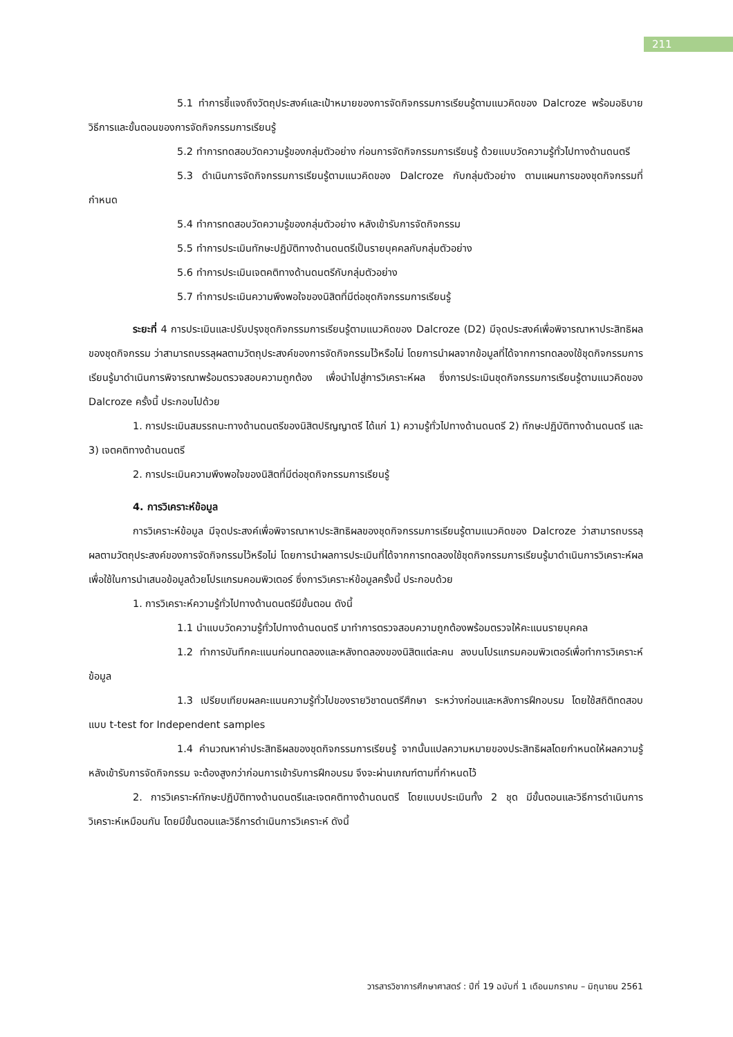211
5.1 ทำการชี้แจงถึงวัตถุประสงค์และเป้าหมายของการจัดกิจกรรมการเรียนรู้ตามแนวคิดของ Dalcroze พร้อมอธิบายวิธีการและขั้นตอนของการจัดกิจกรรมการเรียนรู้
5.2 ทำการทดสอบวัดความรู้ของกลุ่มตัวอย่าง ก่อนการจัดกิจกรรมการเรียนรู้ ด้วยแบบวัดความรู้ทั่วไปทางด้านดนตรี
5.3 ดำเนินการจัดกิจกรรมการเรียนรู้ตามแนวคิดของ Dalcroze กับกลุ่มตัวอย่าง ตามแผนการของชุดกิจกรรมที่กำหนด
5.4 ทำการทดสอบวัดความรู้ของกลุ่มตัวอย่าง หลังเข้ารับการจัดกิจกรรม
5.5 ทำการประเมินทักษะปฏิบัติทางด้านดนตรีเป็นรายบุคคลกับกลุ่มตัวอย่าง
5.6 ทำการประเมินเจตคติทางด้านดนตรีกับกลุ่มตัวอย่าง
5.7 ทำการประเมินความพึงพอใจของนิสิตที่มีต่อชุดกิจกรรมการเรียนรู้
ระยะที่ 4 การประเมินและปรับปรุงชุดกิจกรรมการเรียนรู้ตามแนวคิดของ Dalcroze (D2) มีจุดประสงค์เพื่อพิจารณาหาประสิทธิผลของชุดกิจกรรม ว่าสามารถบรรลุผลตามวัตถุประสงค์ของการจัดกิจกรรมไว้หรือไม่ โดยการนำผลจากข้อมูลที่ได้จากการทดลองใช้ชุดกิจกรรมการเรียนรู้มาดำเนินการพิจารณาพร้อมตรวจสอบความถูกต้อง เพื่อนำไปสู่การวิเคราะห์ผล ซึ่งการประเมินชุดกิจกรรมการเรียนรู้ตามแนวคิดของ Dalcroze ครั้งนี้ ประกอบไปด้วย
1. การประเมินสมรรถนะทางด้านดนตรีของนิสิตปริญญาตรี ได้แก่ 1) ความรู้ทั่วไปทางด้านดนตรี 2) ทักษะปฏิบัติทางด้านดนตรี และ 3) เจตคติทางด้านดนตรี
2. การประเมินความพึงพอใจของนิสิตที่มีต่อชุดกิจกรรมการเรียนรู้
4. การวิเคราะห์ข้อมูล
การวิเคราะห์ข้อมูล มีจุดประสงค์เพื่อพิจารณาหาประสิทธิผลของชุดกิจกรรมการเรียนรู้ตามแนวคิดของ Dalcroze ว่าสามารถบรรลุผลตามวัตถุประสงค์ของการจัดกิจกรรมไว้หรือไม่ โดยการนำผลการประเมินที่ได้จากการทดลองใช้ชุดกิจกรรมการเรียนรู้มาดำเนินการวิเคราะห์ผล เพื่อใช้ในการนำเสนอข้อมูลด้วยโปรแกรมคอมพิวเตอร์ ซึ่งการวิเคราะห์ข้อมูลครั้งนี้ ประกอบด้วย
1. การวิเคราะห์ความรู้ทั่วไปทางด้านดนตรีมีขั้นตอน ดังนี้
1.1 นำแบบวัดความรู้ทั่วไปทางด้านดนตรี มาทำการตรวจสอบความถูกต้องพร้อมตรวจให้คะแนนรายบุคคล
1.2 ทำการบันทึกคะแนนก่อนทดลองและหลังทดลองของนิสิตแต่ละคน ลงบนโปรแกรมคอมพิวเตอร์เพื่อทำการวิเคราะห์ข้อมูล
1.3 เปรียบเทียบผลคะแนนความรู้ทั่วไปของรายวิชาดนตรีศึกษา ระหว่างก่อนและหลังการฝึกอบรม โดยใช้สถิติทดสอบแบบ t-test for Independent samples
1.4 คำนวณหาค่าประสิทธิผลของชุดกิจกรรมการเรียนรู้ จากนั้นแปลความหมายของประสิทธิผลโดยกำหนดให้ผลความรู้หลังเข้ารับการจัดกิจกรรม จะต้องสูงกว่าก่อนการเข้ารับการฝึกอบรม จึงจะผ่านเกณฑ์ตามที่กำหนดไว้
2. การวิเคราะห์ทักษะปฏิบัติทางด้านดนตรีและเจตคติทางด้านดนตรี โดยแบบประเมินทั้ง 2 ชุด มีขั้นตอนและวิธีการดำเนินการวิเคราะห์เหมือนกัน โดยมีขั้นตอนและวิธีการดำเนินการวิเคราะห์ ดังนี้
วารสารวิชาการศึกษาศาสตร์ : ปีที่ 19 ฉบับที่ 1 เดือนมกราคม – มิถุนายน 2561